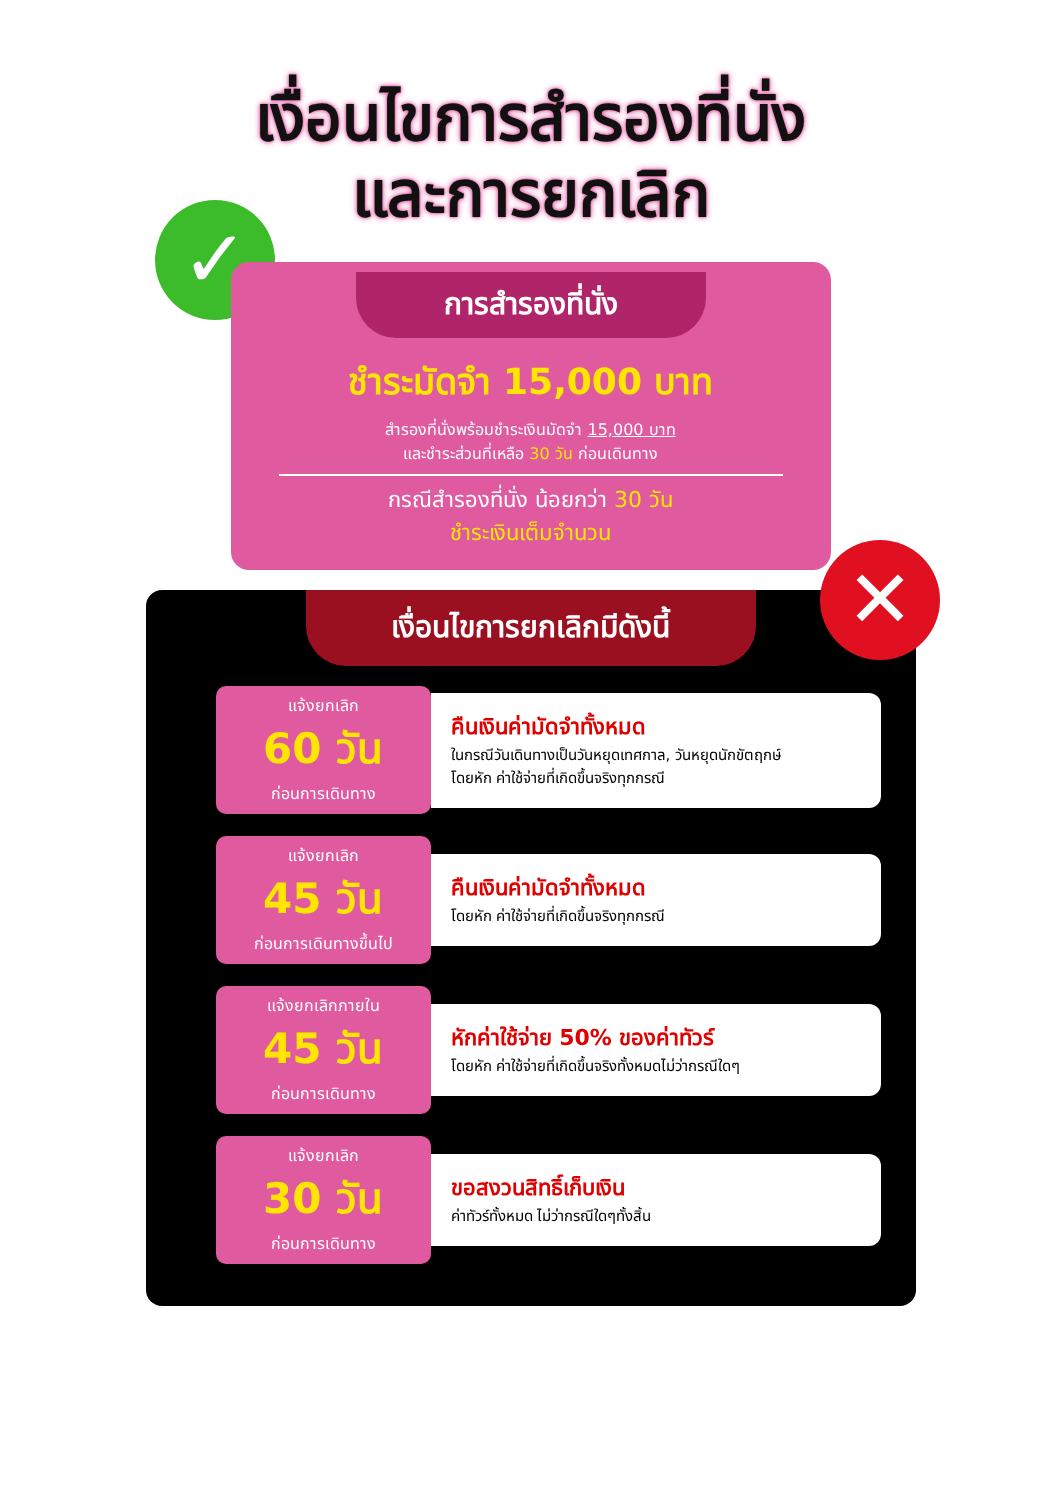เงื่อนไขการสำรองที่นั่ง
และการยกเลิก
✓
✕
การสำรองที่นั่ง
ชำระมัดจำ 15,000 บาท
สำรองที่นั่งพร้อมชำระเงินมัดจำ 15,000 บาท
และชำระส่วนที่เหลือ 30 วัน ก่อนเดินทาง
กรณีสำรองที่นั่ง น้อยกว่า 30 วัน
ชำระเงินเต็มจำนวน
เงื่อนไขการยกเลิกมีดังนี้
แจ้งยกเลิก
60 วัน
ก่อนการเดินทาง
คืนเงินค่ามัดจำทั้งหมด
ในกรณีวันเดินทางเป็นวันหยุดเทศกาล, วันหยุดนักขัตฤกษ์
โดยหัก ค่าใช้จ่ายที่เกิดขึ้นจริงทุกกรณี
แจ้งยกเลิก
45 วัน
ก่อนการเดินทางขึ้นไป
คืนเงินค่ามัดจำทั้งหมด
โดยหัก ค่าใช้จ่ายที่เกิดขึ้นจริงทุกกรณี
แจ้งยกเลิกภายใน
45 วัน
ก่อนการเดินทาง
หักค่าใช้จ่าย 50% ของค่าทัวร์
โดยหัก ค่าใช้จ่ายที่เกิดขึ้นจริงทั้งหมดไม่ว่ากรณีใดๆ
แจ้งยกเลิก
30 วัน
ก่อนการเดินทาง
ขอสงวนสิทธิ์เก็บเงิน
ค่าทัวร์ทั้งหมด ไม่ว่ากรณีใดๆทั้งสิ้น